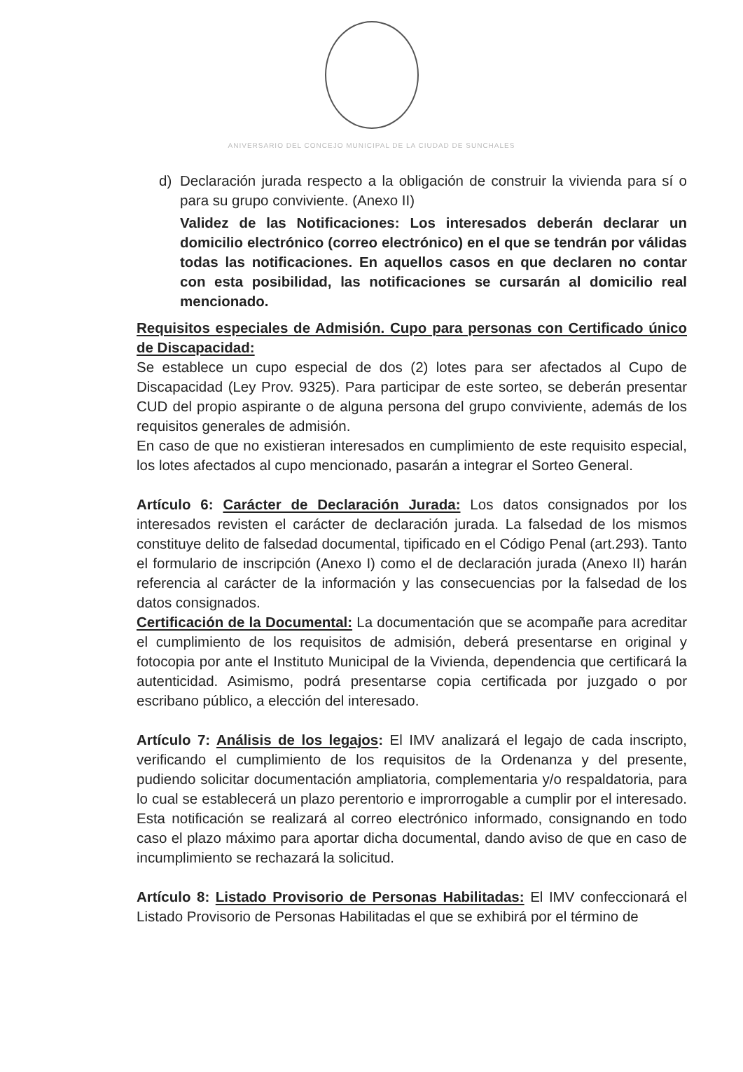ANIVERSARIO DEL CONCEJO MUNICIPAL DE LA CIUDAD DE SUNCHALES
d) Declaración jurada respecto a la obligación de construir la vivienda para sí o para su grupo conviviente. (Anexo II)
Validez de las Notificaciones: Los interesados deberán declarar un domicilio electrónico (correo electrónico) en el que se tendrán por válidas todas las notificaciones. En aquellos casos en que declaren no contar con esta posibilidad, las notificaciones se cursarán al domicilio real mencionado.
Requisitos especiales de Admisión. Cupo para personas con Certificado único de Discapacidad:
Se establece un cupo especial de dos (2) lotes para ser afectados al Cupo de Discapacidad (Ley Prov. 9325). Para participar de este sorteo, se deberán presentar CUD del propio aspirante o de alguna persona del grupo conviviente, además de los requisitos generales de admisión.
En caso de que no existieran interesados en cumplimiento de este requisito especial, los lotes afectados al cupo mencionado, pasarán a integrar el Sorteo General.
Artículo 6: Carácter de Declaración Jurada: Los datos consignados por los interesados revisten el carácter de declaración jurada. La falsedad de los mismos constituye delito de falsedad documental, tipificado en el Código Penal (art.293). Tanto el formulario de inscripción (Anexo I) como el de declaración jurada (Anexo II) harán referencia al carácter de la información y las consecuencias por la falsedad de los datos consignados.
Certificación de la Documental: La documentación que se acompañe para acreditar el cumplimiento de los requisitos de admisión, deberá presentarse en original y fotocopia por ante el Instituto Municipal de la Vivienda, dependencia que certificará la autenticidad. Asimismo, podrá presentarse copia certificada por juzgado o por escribano público, a elección del interesado.
Artículo 7: Análisis de los legajos: El IMV analizará el legajo de cada inscripto, verificando el cumplimiento de los requisitos de la Ordenanza y del presente, pudiendo solicitar documentación ampliatoria, complementaria y/o respaldatoria, para lo cual se establecerá un plazo perentorio e improrrogable a cumplir por el interesado. Esta notificación se realizará al correo electrónico informado, consignando en todo caso el plazo máximo para aportar dicha documental, dando aviso de que en caso de incumplimiento se rechazará la solicitud.
Artículo 8: Listado Provisorio de Personas Habilitadas: El IMV confeccionará el Listado Provisorio de Personas Habilitadas el que se exhibirá por el término de